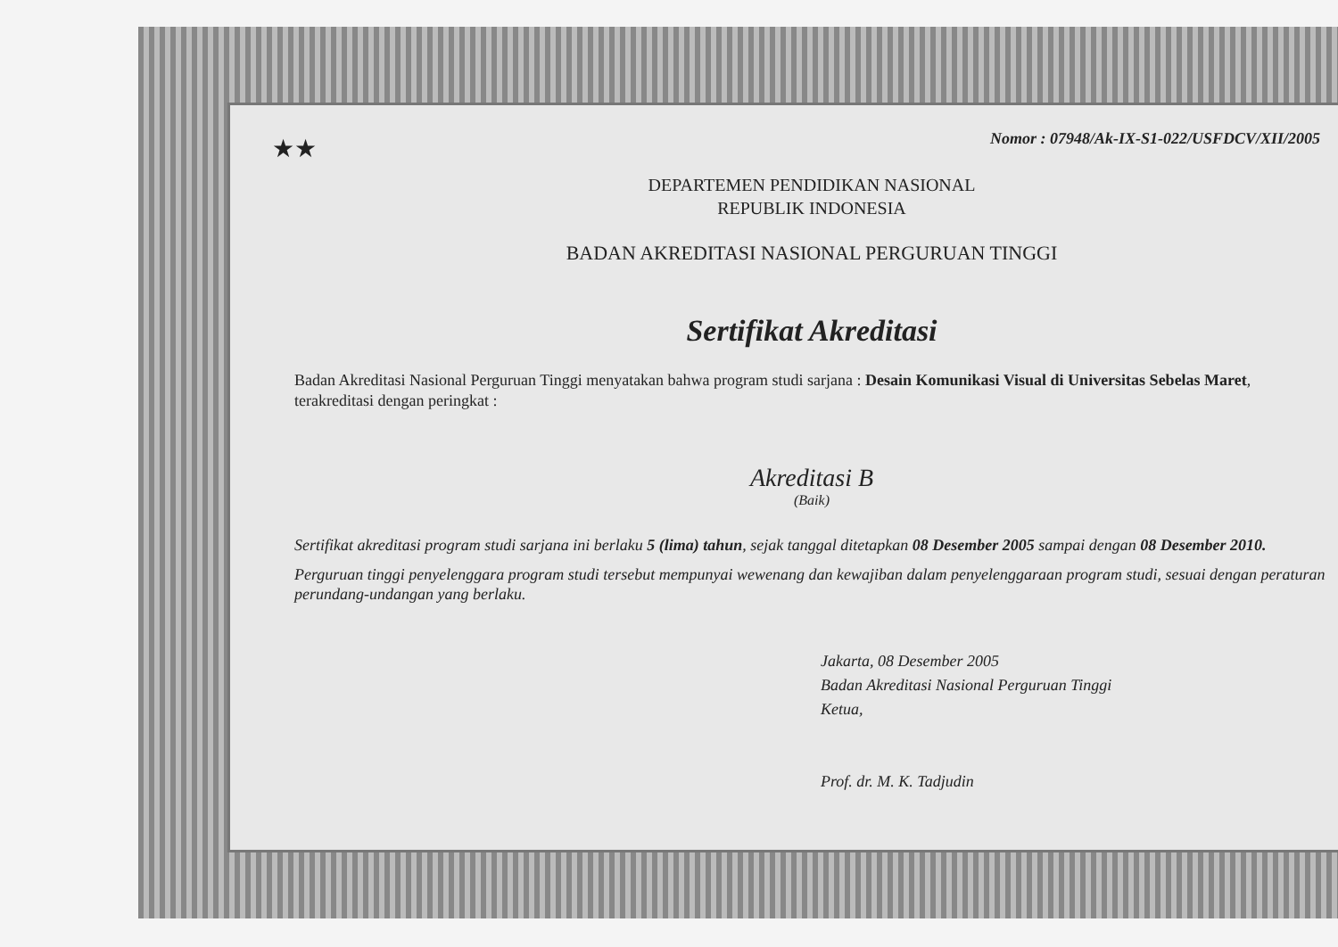★★
Nomor : 07948/Ak-IX-S1-022/USFDCV/XII/2005
DEPARTEMEN PENDIDIKAN NASIONAL
REPUBLIK INDONESIA
BADAN AKREDITASI NASIONAL PERGURUAN TINGGI
Sertifikat Akreditasi
Badan Akreditasi Nasional Perguruan Tinggi menyatakan bahwa program studi sarjana : Desain Komunikasi Visual di Universitas Sebelas Maret, terakreditasi dengan peringkat :
Akreditasi B
(Baik)
Sertifikat akreditasi program studi sarjana ini berlaku 5 (lima) tahun, sejak tanggal ditetapkan 08 Desember 2005 sampai dengan 08 Desember 2010.
Perguruan tinggi penyelenggara program studi tersebut mempunyai wewenang dan kewajiban dalam penyelenggaraan program studi, sesuai dengan peraturan perundang-undangan yang berlaku.
Jakarta, 08 Desember 2005
Badan Akreditasi Nasional Perguruan Tinggi
Ketua,
Prof. dr. M. K. Tadjudin